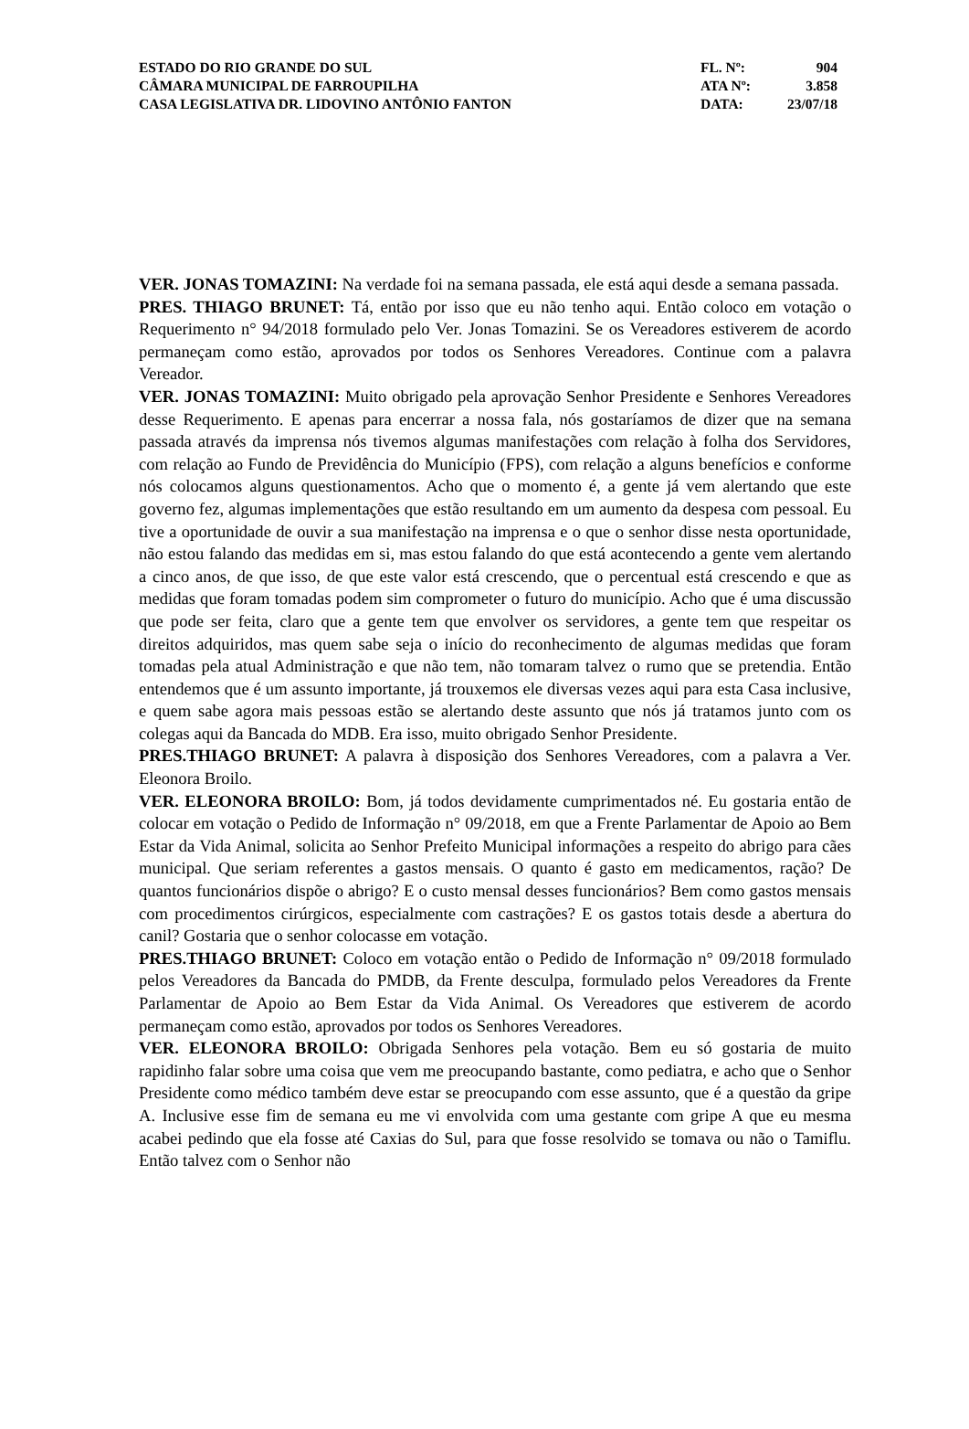| ESTADO DO RIO GRANDE DO SUL | FL. Nº: | 904 |
| CÂMARA MUNICIPAL DE FARROUPILHA | ATA Nº: | 3.858 |
| CASA LEGISLATIVA DR. LIDOVINO ANTÔNIO FANTON | DATA: | 23/07/18 |
VER. JONAS TOMAZINI: Na verdade foi na semana passada, ele está aqui desde a semana passada.
PRES. THIAGO BRUNET: Tá, então por isso que eu não tenho aqui. Então coloco em votação o Requerimento n° 94/2018 formulado pelo Ver. Jonas Tomazini. Se os Vereadores estiverem de acordo permaneçam como estão, aprovados por todos os Senhores Vereadores. Continue com a palavra Vereador.
VER. JONAS TOMAZINI: Muito obrigado pela aprovação Senhor Presidente e Senhores Vereadores desse Requerimento. E apenas para encerrar a nossa fala, nós gostaríamos de dizer que na semana passada através da imprensa nós tivemos algumas manifestações com relação à folha dos Servidores, com relação ao Fundo de Previdência do Município (FPS), com relação a alguns benefícios e conforme nós colocamos alguns questionamentos. Acho que o momento é, a gente já vem alertando que este governo fez, algumas implementações que estão resultando em um aumento da despesa com pessoal. Eu tive a oportunidade de ouvir a sua manifestação na imprensa e o que o senhor disse nesta oportunidade, não estou falando das medidas em si, mas estou falando do que está acontecendo a gente vem alertando a cinco anos, de que isso, de que este valor está crescendo, que o percentual está crescendo e que as medidas que foram tomadas podem sim comprometer o futuro do município. Acho que é uma discussão que pode ser feita, claro que a gente tem que envolver os servidores, a gente tem que respeitar os direitos adquiridos, mas quem sabe seja o início do reconhecimento de algumas medidas que foram tomadas pela atual Administração e que não tem, não tomaram talvez o rumo que se pretendia. Então entendemos que é um assunto importante, já trouxemos ele diversas vezes aqui para esta Casa inclusive, e quem sabe agora mais pessoas estão se alertando deste assunto que nós já tratamos junto com os colegas aqui da Bancada do MDB. Era isso, muito obrigado Senhor Presidente.
PRES.THIAGO BRUNET: A palavra à disposição dos Senhores Vereadores, com a palavra a Ver. Eleonora Broilo.
VER. ELEONORA BROILO: Bom, já todos devidamente cumprimentados né. Eu gostaria então de colocar em votação o Pedido de Informação n° 09/2018, em que a Frente Parlamentar de Apoio ao Bem Estar da Vida Animal, solicita ao Senhor Prefeito Municipal informações a respeito do abrigo para cães municipal. Que seriam referentes a gastos mensais. O quanto é gasto em medicamentos, ração? De quantos funcionários dispõe o abrigo? E o custo mensal desses funcionários? Bem como gastos mensais com procedimentos cirúrgicos, especialmente com castrações? E os gastos totais desde a abertura do canil? Gostaria que o senhor colocasse em votação.
PRES.THIAGO BRUNET: Coloco em votação então o Pedido de Informação n° 09/2018 formulado pelos Vereadores da Bancada do PMDB, da Frente desculpa, formulado pelos Vereadores da Frente Parlamentar de Apoio ao Bem Estar da Vida Animal. Os Vereadores que estiverem de acordo permaneçam como estão, aprovados por todos os Senhores Vereadores.
VER. ELEONORA BROILO: Obrigada Senhores pela votação. Bem eu só gostaria de muito rapidinho falar sobre uma coisa que vem me preocupando bastante, como pediatra, e acho que o Senhor Presidente como médico também deve estar se preocupando com esse assunto, que é a questão da gripe A. Inclusive esse fim de semana eu me vi envolvida com uma gestante com gripe A que eu mesma acabei pedindo que ela fosse até Caxias do Sul, para que fosse resolvido se tomava ou não o Tamiflu. Então talvez com o Senhor não